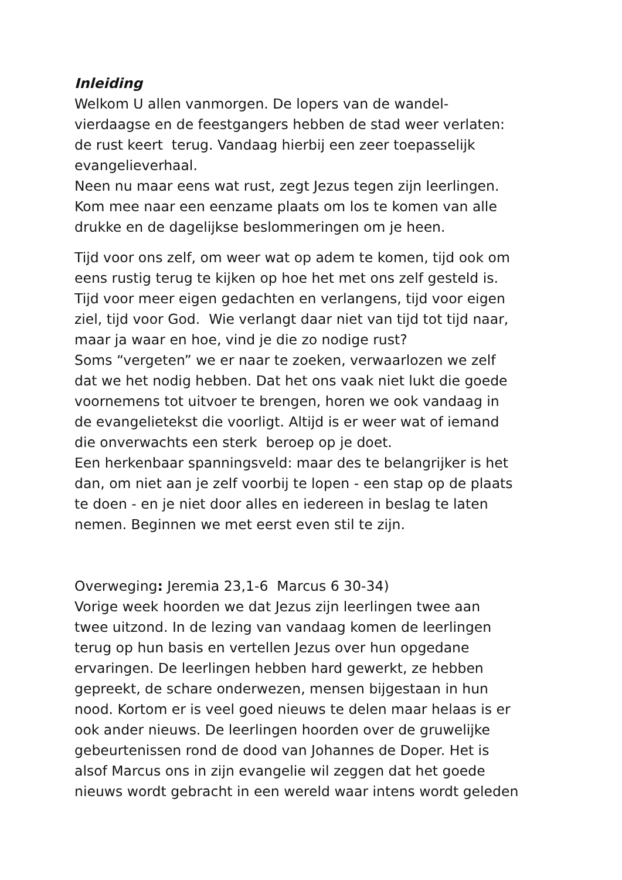Inleiding
Welkom U allen vanmorgen. De lopers van de wandel-
vierdaagse en de feestgangers hebben de stad weer verlaten:
de rust keert terug. Vandaag hierbij een zeer toepasselijk
evangelieverhaal.
Neen nu maar eens wat rust, zegt Jezus tegen zijn leerlingen.
Kom mee naar een eenzame plaats om los te komen van alle
drukke en de dagelijkse beslommeringen om je heen.
Tijd voor ons zelf, om weer wat op adem te komen, tijd ook om
eens rustig terug te kijken op hoe het met ons zelf gesteld is.
Tijd voor meer eigen gedachten en verlangens, tijd voor eigen
ziel, tijd voor God. Wie verlangt daar niet van tijd tot tijd naar,
maar ja waar en hoe, vind je die zo nodige rust?
Soms “vergeten” we er naar te zoeken, verwaarlozen we zelf
dat we het nodig hebben. Dat het ons vaak niet lukt die goede
voornemens tot uitvoer te brengen, horen we ook vandaag in
de evangelietekst die voorligt. Altijd is er weer wat of iemand
die onverwachts een sterk beroep op je doet.
Een herkenbaar spanningsveld: maar des te belangrijker is het
dan, om niet aan je zelf voorbij te lopen - een stap op de plaats
te doen - en je niet door alles en iedereen in beslag te laten
nemen. Beginnen we met eerst even stil te zijn.
Overweging: Jeremia 23,1-6 Marcus 6 30-34)
Vorige week hoorden we dat Jezus zijn leerlingen twee aan
twee uitzond. In de lezing van vandaag komen de leerlingen
terug op hun basis en vertellen Jezus over hun opgedane
ervaringen. De leerlingen hebben hard gewerkt, ze hebben
gepreekt, de schare onderwezen, mensen bijgestaan in hun
nood. Kortom er is veel goed nieuws te delen maar helaas is er
ook ander nieuws. De leerlingen hoorden over de gruwelijke
gebeurtenissen rond de dood van Johannes de Doper. Het is
alsof Marcus ons in zijn evangelie wil zeggen dat het goede
nieuws wordt gebracht in een wereld waar intens wordt geleden